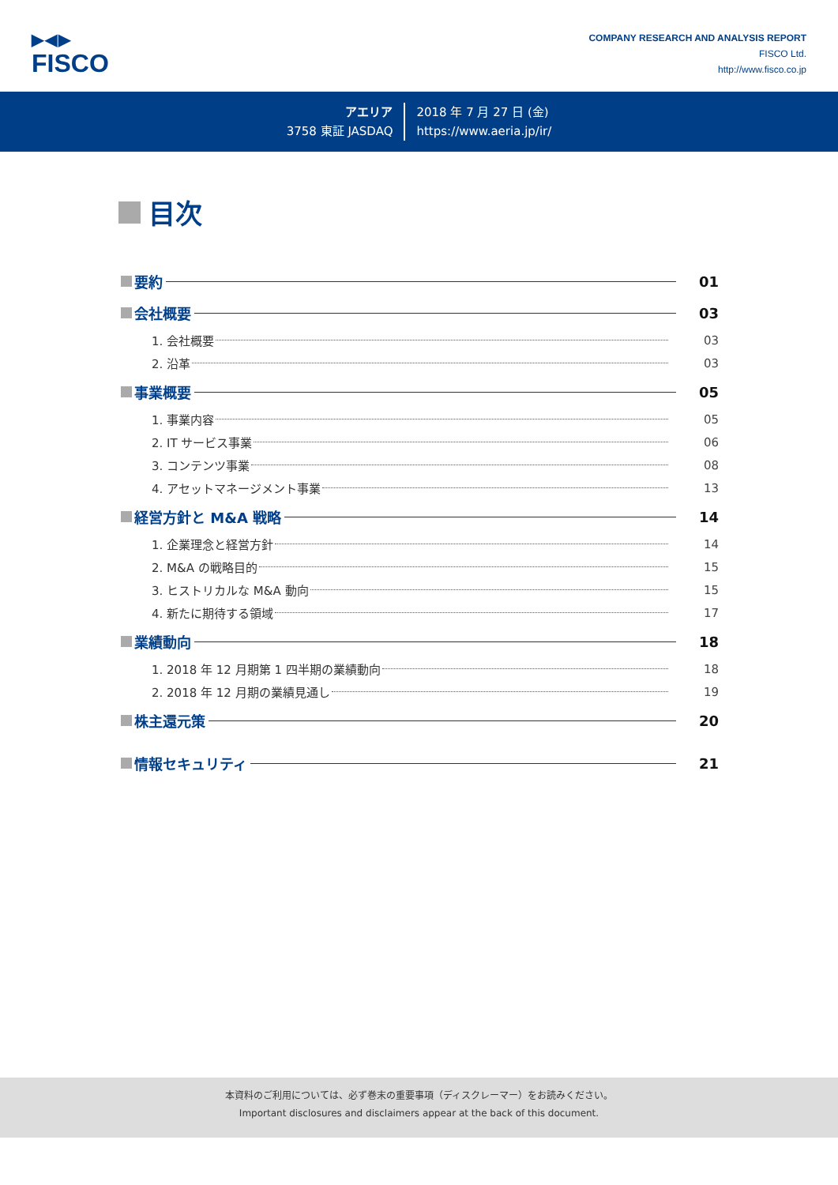▶◀▶
FISCO
COMPANY RESEARCH AND ANALYSIS REPORT
FISCO Ltd.
http://www.fisco.co.jp
アエリア
3758 東証 JASDAQ
2018 年 7 月 27 日 (金)
https://www.aeria.jp/ir/
目次
要約 01
会社概要 03
1. 会社概要 03
2. 沿革 03
事業概要 05
1. 事業内容 05
2. IT サービス事業 06
3. コンテンツ事業 08
4. アセットマネージメント事業 13
経営方針と M&A 戦略 14
1. 企業理念と経営方針 14
2. M&A の戦略目的 15
3. ヒストリカルな M&A 動向 15
4. 新たに期待する領域 17
業績動向 18
1. 2018 年 12 月期第 1 四半期の業績動向 18
2. 2018 年 12 月期の業績見通し 19
株主還元策 20
情報セキュリティ 21
本資料のご利用については、必ず巻末の重要事項（ディスクレーマー）をお読みください。
Important disclosures and disclaimers appear at the back of this document.